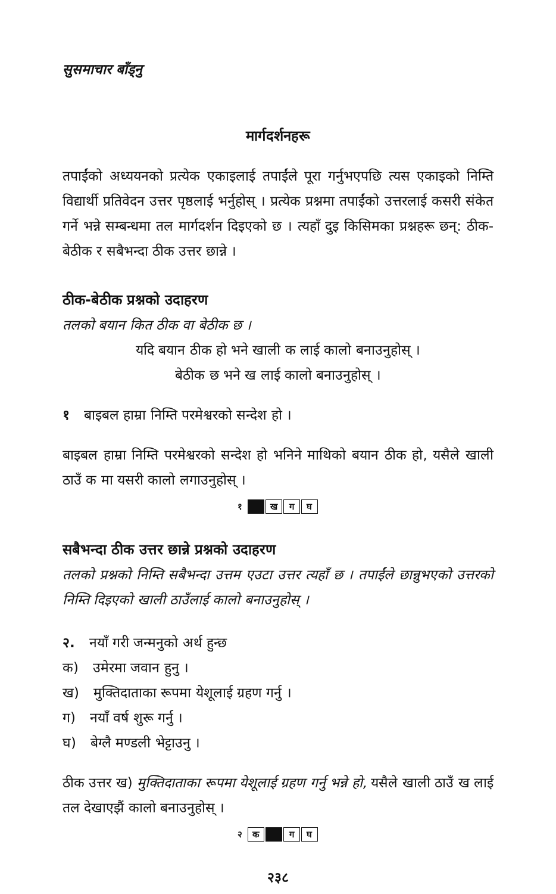सुसमाचार बाँड्नु
मार्गदर्शनहरू
तपाईंको अध्ययनको प्रत्येक एकाइलाई तपाईंले पूरा गर्नुभएपछि त्यस एकाइको निम्ति विद्यार्थी प्रतिवेदन उत्तर पृष्ठलाई भर्नुहोस् । प्रत्येक प्रश्नमा तपाईंको उत्तरलाई कसरी संकेत गर्ने भन्ने सम्बन्धमा तल मार्गदर्शन दिइएको छ । त्यहाँ दुइ किसिमका प्रश्नहरू छन्: ठीक-बेठीक र सबैभन्दा ठीक उत्तर छान्ने ।
ठीक-बेठीक प्रश्नको उदाहरण
तलको बयान कित ठीक वा बेठीक छ ।
यदि बयान ठीक हो भने खाली क लाई कालो बनाउनुहोस् ।
बेठीक छ भने ख लाई कालो बनाउनुहोस् ।
१ बाइबल हाम्रा निम्ति परमेश्वरको सन्देश हो ।
बाइबल हाम्रा निम्ति परमेश्वरको सन्देश हो भनिने माथिको बयान ठीक हो, यसैले खाली ठाउँ क मा यसरी कालो लगाउनुहोस् ।
१ ख ग घ
सबैभन्दा ठीक उत्तर छान्ने प्रश्नको उदाहरण
तलको प्रश्नको निम्ति सबैभन्दा उत्तम एउटा उत्तर त्यहाँ छ । तपाईंले छान्नुभएको उत्तरको निम्ति दिइएको खाली ठाउँलाई कालो बनाउनुहोस् ।
२. नयाँ गरी जन्मनुको अर्थ हुन्छ
क) उमेरमा जवान हुनु ।
ख) मुक्तिदाताका रूपमा येशूलाई ग्रहण गर्नु ।
ग) नयाँ वर्ष शुरू गर्नु ।
घ) बेग्लै मण्डली भेट्टाउनु ।
ठीक उत्तर ख) मुक्तिदाताका रूपमा येशूलाई ग्रहण गर्नु भन्ने हो, यसैले खाली ठाउँ ख लाई तल देखाएझैं कालो बनाउनुहोस् ।
२ क ग घ
२३८